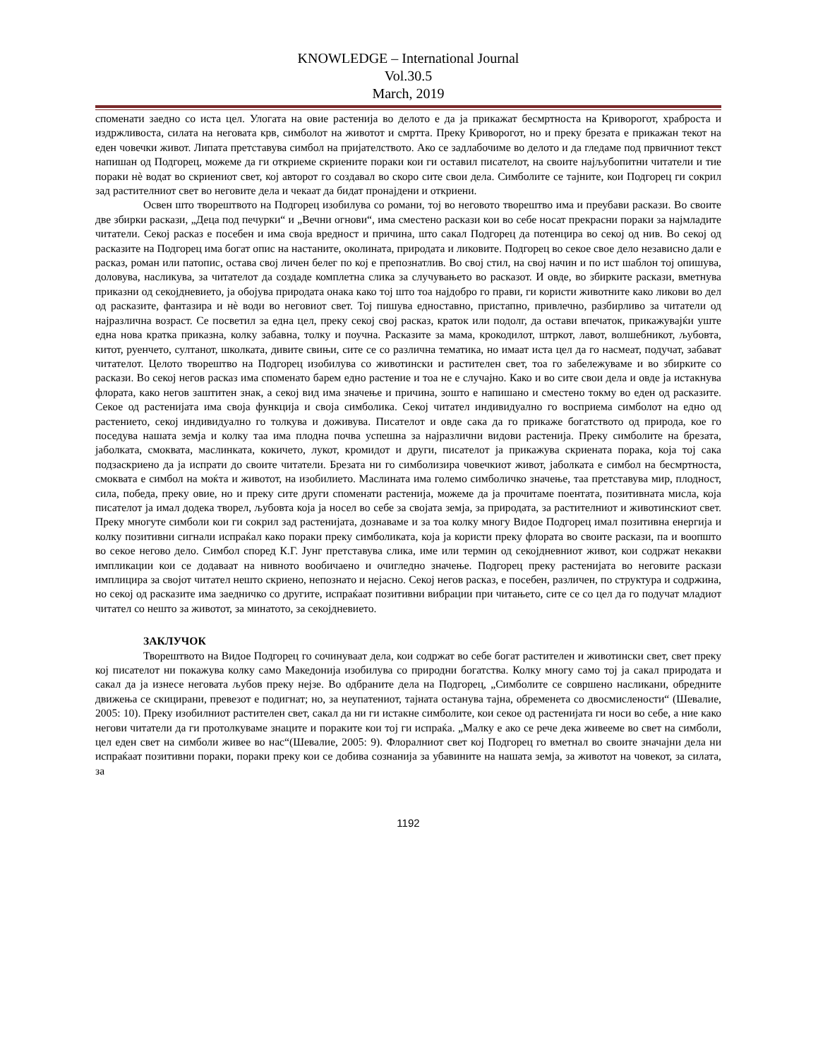KNOWLEDGE – International Journal
Vol.30.5
March, 2019
споменати заедно со иста цел. Улогата на овие растенија во делото е да ја прикажат бесмртноста на Криворогот, храброста и издржливоста, силата на неговата крв, симболот на животот и смртта. Преку Криворогот, но и преку брезата е прикажан текот на еден човечки живот. Липата претставува симбол на пријателството. Ако се задлабочиме во делото и да гледаме под првичниот текст напишан од Подгорец, можеме да ги откриеме скриените пораки кои ги оставил писателот, на своите најљубопитни читатели и тие пораки нѐ водат во скриениот свет, кој авторот го создавал во скоро сите свои дела. Симболите се тајните, кои Подгорец ги сокрил зад растителниот свет во неговите дела и чекаат да бидат пронајдени и откриени.
Освен што творештвото на Подгорец изобилува со романи, тој во неговото творештво има и преубави раскази. Во своите две збирки раскази, „Деца под печурки“ и „Вечни огнови“, има сместено раскази кои во себе носат прекрасни пораки за најмладите читатели. Секој расказ е посебен и има своја вредност и причина, што сакал Подгорец да потенцира во секој од нив. Во секој од расказите на Подгорец има богат опис на настаните, околината, природата и ликовите. Подгорец во секое свое дело независно дали е расказ, роман или патопис, остава свој личен белег по кој е препознатлив. Во свој стил, на свој начин и по ист шаблон тој опишува, доловува, насликува, за читателот да создаде комплетна слика за случувањето во расказот. И овде, во збирките раскази, вметнува приказни од секојдневието, ја обојува природата онака како тој што тоа најдобро го прави, ги користи животните како ликови во дел од расказите, фантазира и нѐ води во неговиот свет. Тој пишува едноставно, пристапно, привлечно, разбирливо за читатели од најразлична возраст. Се посветил за една цел, преку секој свој расказ, краток или подолг, да остави впечаток, прикажувајќи уште една нова кратка приказна, колку забавна, толку и поучна. Расказите за мама, крокодилот, штркот, лавот, волшебникот, љубовта, китот, руенчето, султанот, школката, дивите свињи, сите се со различна тематика, но имаат иста цел да го насмеат, подучат, забават читателот. Целото творештво на Подгорец изобилува со животински и растителен свет, тоа го забележуваме и во збирките со раскази. Во секој негов расказ има споменато барем едно растение и тоа не е случајно. Како и во сите свои дела и овде ја истакнува флората, како негов заштитен знак, а секој вид има значење и причина, зошто е напишано и сместено токму во еден од расказите. Секое од растенијата има своја функција и своја симболика. Секој читател индивидуално го восприема симболот на едно од растението, секој индивидуално го толкува и доживува. Писателот и овде сака да го прикаже богатството од природа, кое го поседува нашата земја и колку таа има плодна почва успешна за најразлични видови растенија. Преку симболите на брезата, јаболката, смоквата, маслинката, кокичето, лукот, кромидот и други, писателот ја прикажува скриената порака, која тој сака подзаскриено да ја испрати до своите читатели. Брезата ни го симболизира човечкиот живот, јаболката е симбол на бесмртноста, смоквата е симбол на моќта и животот, на изобилието. Маслината има големо симболичко значење, таа претставува мир, плодност, сила, победа, преку овие, но и преку сите други споменати растенија, можеме да ја прочитаме поентата, позитивната мисла, која писателот ја имал додека творел, љубовта која ја носел во себе за својата земја, за природата, за растителниот и животинскиот свет. Преку многуте симболи кои ги сокрил зад растенијата, дознаваме и за тоа колку многу Видое Подгорец имал позитивна енергија и колку позитивни сигнали испраќал како пораки преку симболиката, која ја користи преку флората во своите раскази, па и воопшто во секое негово дело. Симбол според К.Г. Јунг претставува слика, име или термин од секојдневниот живот, кои содржат некакви импликации кои се додаваат на нивното вообичаено и очигледно значење. Подгорец преку растенијата во неговите раскази имплицира за својот читател нешто скриено, непознато и нејасно. Секој негов расказ, е посебен, различен, по структура и содржина, но секој од расказите има заедничко со другите, испраќаат позитивни вибрации при читањето, сите се со цел да го подучат младиот читател со нешто за животот, за минатото, за секојдневието.
ЗАКЛУЧОК
Творештвото на Видое Подгорец го сочинуваат дела, кои содржат во себе богат растителен и животински свет, свет преку кој писателот ни покажува колку само Македонија изобилува со природни богатства. Колку многу само тој ја сакал природата и сакал да ја изнесе неговата љубов преку нејзе. Во одбраните дела на Подгорец, „Симболите се совршено насликани, обредните движења се скицирани, превезот е подигнат; но, за неупатениот, тајната останува тајна, обременета со двосмислености“ (Шевалие, 2005: 10). Преку изобилниот растителен свет, сакал да ни ги истакне симболите, кои секое од растенијата ги носи во себе, а ние како негови читатели да ги протолкуваме знаците и пораките кои тој ги испраќа. „Малку е ако се рече дека живееме во свет на симболи, цел еден свет на симболи живее во нас“(Шевалие, 2005: 9). Флоралниот свет кој Подгорец го вметнал во своите значајни дела ни испраќаат позитивни пораки, пораки преку кои се добива сознанија за убавините на нашата земја, за животот на човекот, за силата, за
1192